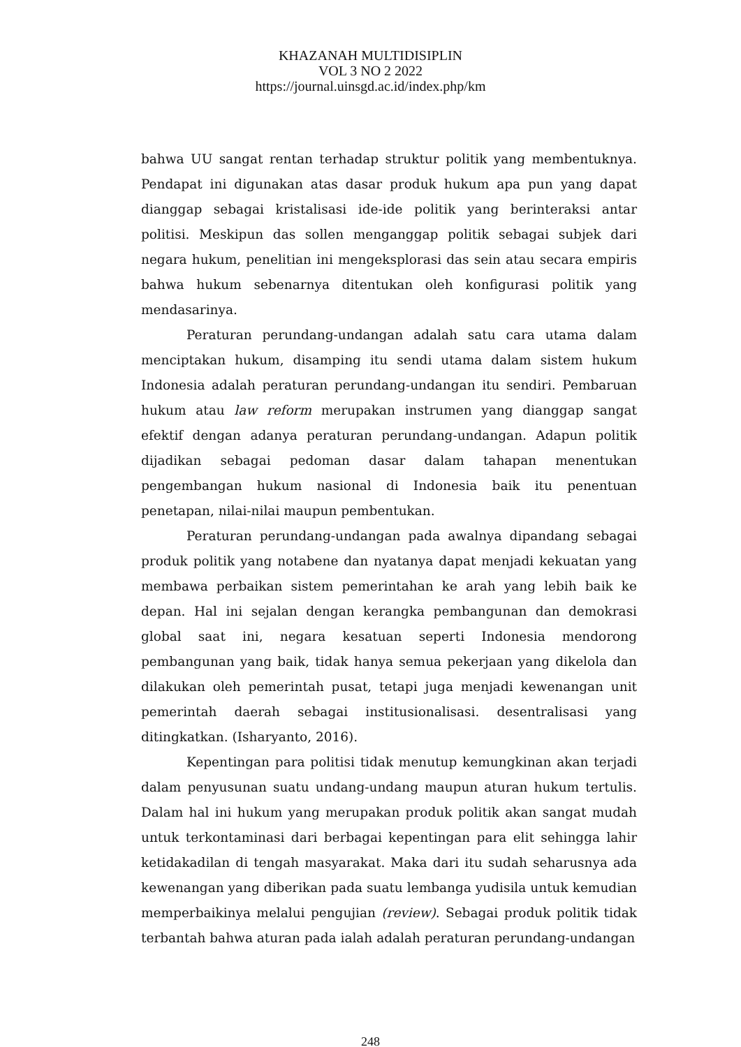KHAZANAH MULTIDISIPLIN
VOL 3 NO 2 2022
https://journal.uinsgd.ac.id/index.php/km
bahwa UU sangat rentan terhadap struktur politik yang membentuknya. Pendapat ini digunakan atas dasar produk hukum apa pun yang dapat dianggap sebagai kristalisasi ide-ide politik yang berinteraksi antar politisi. Meskipun das sollen menganggap politik sebagai subjek dari negara hukum, penelitian ini mengeksplorasi das sein atau secara empiris bahwa hukum sebenarnya ditentukan oleh konfigurasi politik yang mendasarinya.
Peraturan perundang-undangan adalah satu cara utama dalam menciptakan hukum, disamping itu sendi utama dalam sistem hukum Indonesia adalah peraturan perundang-undangan itu sendiri. Pembaruan hukum atau law reform merupakan instrumen yang dianggap sangat efektif dengan adanya peraturan perundang-undangan. Adapun politik dijadikan sebagai pedoman dasar dalam tahapan menentukan pengembangan hukum nasional di Indonesia baik itu penentuan penetapan, nilai-nilai maupun pembentukan.
Peraturan perundang-undangan pada awalnya dipandang sebagai produk politik yang notabene dan nyatanya dapat menjadi kekuatan yang membawa perbaikan sistem pemerintahan ke arah yang lebih baik ke depan. Hal ini sejalan dengan kerangka pembangunan dan demokrasi global saat ini, negara kesatuan seperti Indonesia mendorong pembangunan yang baik, tidak hanya semua pekerjaan yang dikelola dan dilakukan oleh pemerintah pusat, tetapi juga menjadi kewenangan unit pemerintah daerah sebagai institusionalisasi. desentralisasi yang ditingkatkan. (Isharyanto, 2016).
Kepentingan para politisi tidak menutup kemungkinan akan terjadi dalam penyusunan suatu undang-undang maupun aturan hukum tertulis. Dalam hal ini hukum yang merupakan produk politik akan sangat mudah untuk terkontaminasi dari berbagai kepentingan para elit sehingga lahir ketidakadilan di tengah masyarakat. Maka dari itu sudah seharusnya ada kewenangan yang diberikan pada suatu lembanga yudisila untuk kemudian memperbaikinya melalui pengujian (review). Sebagai produk politik tidak terbantah bahwa aturan pada ialah adalah peraturan perundang-undangan
248